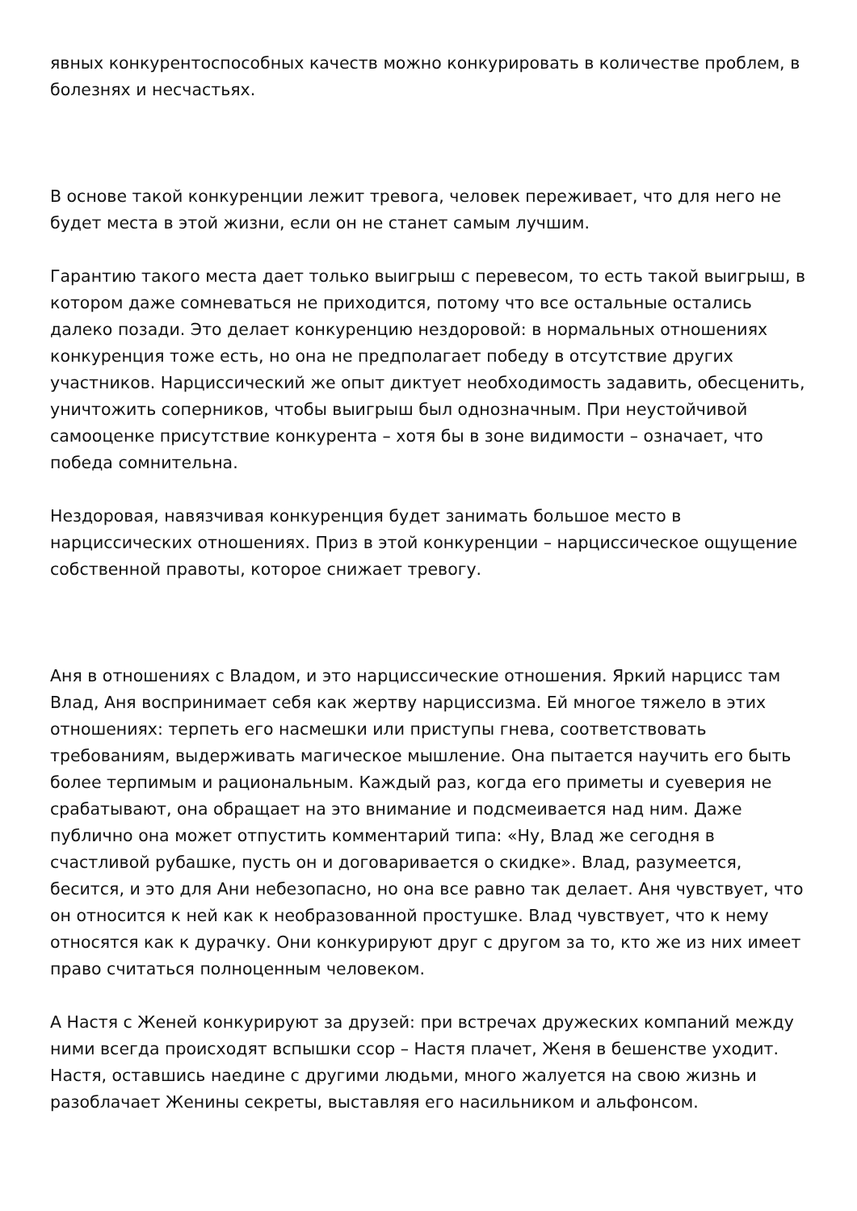явных конкурентоспособных качеств можно конкурировать в количестве проблем, в болезнях и несчастьях.
В основе такой конкуренции лежит тревога, человек переживает, что для него не будет места в этой жизни, если он не станет самым лучшим.
Гарантию такого места дает только выигрыш с перевесом, то есть такой выигрыш, в котором даже сомневаться не приходится, потому что все остальные остались далеко позади. Это делает конкуренцию нездоровой: в нормальных отношениях конкуренция тоже есть, но она не предполагает победу в отсутствие других участников. Нарциссический же опыт диктует необходимость задавить, обесценить, уничтожить соперников, чтобы выигрыш был однозначным. При неустойчивой самооценке присутствие конкурента – хотя бы в зоне видимости – означает, что победа сомнительна.
Нездоровая, навязчивая конкуренция будет занимать большое место в нарциссических отношениях. Приз в этой конкуренции – нарциссическое ощущение собственной правоты, которое снижает тревогу.
Аня в отношениях с Владом, и это нарциссические отношения. Яркий нарцисс там Влад, Аня воспринимает себя как жертву нарциссизма. Ей многое тяжело в этих отношениях: терпеть его насмешки или приступы гнева, соответствовать требованиям, выдерживать магическое мышление. Она пытается научить его быть более терпимым и рациональным. Каждый раз, когда его приметы и суеверия не срабатывают, она обращает на это внимание и подсмеивается над ним. Даже публично она может отпустить комментарий типа: «Ну, Влад же сегодня в счастливой рубашке, пусть он и договаривается о скидке». Влад, разумеется, бесится, и это для Ани небезопасно, но она все равно так делает. Аня чувствует, что он относится к ней как к необразованной простушке. Влад чувствует, что к нему относятся как к дурачку. Они конкурируют друг с другом за то, кто же из них имеет право считаться полноценным человеком.
А Настя с Женей конкурируют за друзей: при встречах дружеских компаний между ними всегда происходят вспышки ссор – Настя плачет, Женя в бешенстве уходит. Настя, оставшись наедине с другими людьми, много жалуется на свою жизнь и разоблачает Женины секреты, выставляя его насильником и альфонсом.